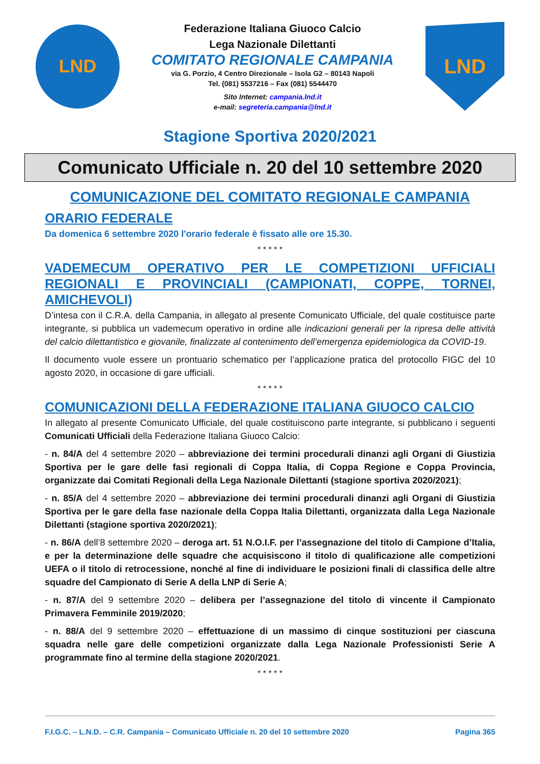LND
Federazione Italiana Giuoco Calcio
Lega Nazionale Dilettanti
COMITATO REGIONALE CAMPANIA
via G. Porzio, 4 Centro Direzionale – Isola G2 – 80143 Napoli
Tel. (081) 5537216 – Fax (081) 5544470
Sito Internet: campania.lnd.it
e-mail: segreteria.campania@lnd.it
LND
Stagione Sportiva 2020/2021
Comunicato Ufficiale n. 20 del 10 settembre 2020
COMUNICAZIONE DEL COMITATO REGIONALE CAMPANIA
ORARIO FEDERALE
Da domenica 6 settembre 2020 l'orario federale è fissato alle ore 15.30.
* * * * *
VADEMECUM OPERATIVO PER LE COMPETIZIONI UFFICIALI REGIONALI E PROVINCIALI (CAMPIONATI, COPPE, TORNEI, AMICHEVOLI)
D’intesa con il C.R.A. della Campania, in allegato al presente Comunicato Ufficiale, del quale costituisce parte integrante, si pubblica un vademecum operativo in ordine alle indicazioni generali per la ripresa delle attività del calcio dilettantistico e giovanile, finalizzate al contenimento dell’emergenza epidemiologica da COVID-19.
Il documento vuole essere un prontuario schematico per l’applicazione pratica del protocollo FIGC del 10 agosto 2020, in occasione di gare ufficiali.
* * * * *
COMUNICAZIONI DELLA FEDERAZIONE ITALIANA GIUOCO CALCIO
In allegato al presente Comunicato Ufficiale, del quale costituiscono parte integrante, si pubblicano i seguenti Comunicati Ufficiali della Federazione Italiana Giuoco Calcio:
- n. 84/A del 4 settembre 2020 – abbreviazione dei termini procedurali dinanzi agli Organi di Giustizia Sportiva per le gare delle fasi regionali di Coppa Italia, di Coppa Regione e Coppa Provincia, organizzate dai Comitati Regionali della Lega Nazionale Dilettanti (stagione sportiva 2020/2021);
- n. 85/A del 4 settembre 2020 – abbreviazione dei termini procedurali dinanzi agli Organi di Giustizia Sportiva per le gare della fase nazionale della Coppa Italia Dilettanti, organizzata dalla Lega Nazionale Dilettanti (stagione sportiva 2020/2021);
- n. 86/A dell’8 settembre 2020 – deroga art. 51 N.O.I.F. per l’assegnazione del titolo di Campione d’Italia, e per la determinazione delle squadre che acquisiscono il titolo di qualificazione alle competizioni UEFA o il titolo di retrocessione, nonché al fine di individuare le posizioni finali di classifica delle altre squadre del Campionato di Serie A della LNP di Serie A;
- n. 87/A del 9 settembre 2020 – delibera per l’assegnazione del titolo di vincente il Campionato Primavera Femminile 2019/2020;
- n. 88/A del 9 settembre 2020 – effettuazione di un massimo di cinque sostituzioni per ciascuna squadra nelle gare delle competizioni organizzate dalla Lega Nazionale Professionisti Serie A programmate fino al termine della stagione 2020/2021.
* * * * *
F.I.G.C. – L.N.D. – C.R. Campania – Comunicato Ufficiale n. 20 del 10 settembre 2020 Pagina 365